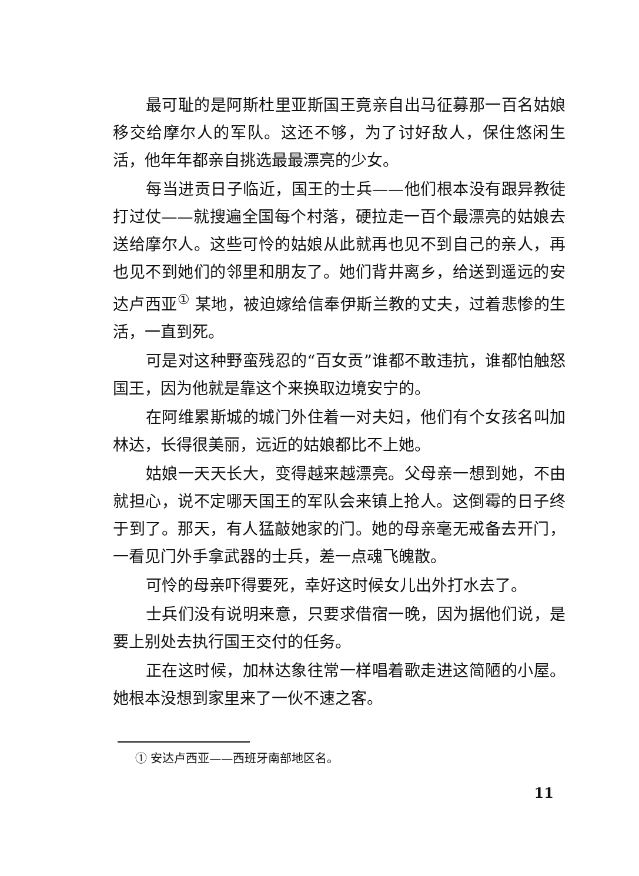最可耻的是阿斯杜里亚斯国王竟亲自出马征募那一百名姑娘移交给摩尔人的军队。这还不够，为了讨好敌人，保住悠闲生活，他年年都亲自挑选最最漂亮的少女。
每当进贡日子临近，国王的士兵——他们根本没有跟异教徒打过仗——就搜遍全国每个村落，硬拉走一百个最漂亮的姑娘去送给摩尔人。这些可怜的姑娘从此就再也见不到自己的亲人，再也见不到她们的邻里和朋友了。她们背井离乡，给送到遥远的安达卢西亚<sup>①</sup> 某地，被迫嫁给信奉伊斯兰教的丈夫，过着悲惨的生活，一直到死。
可是对这种野蛮残忍的“百女贡”谁都不敢违抗，谁都怕触怒国王，因为他就是靠这个来换取边境安宁的。
在阿维累斯城的城门外住着一对夫妇，他们有个女孩名叫加林达，长得很美丽，远近的姑娘都比不上她。
姑娘一天天长大，变得越来越漂亮。父母亲一想到她，不由就担心，说不定哪天国王的军队会来镇上抢人。这倒霉的日子终于到了。那天，有人猛敲她家的门。她的母亲毫无戒备去开门，一看见门外手拿武器的士兵，差一点魂飞魄散。
可怜的母亲吓得要死，幸好这时候女儿出外打水去了。
士兵们没有说明来意，只要求借宿一晚，因为据他们说，是要上别处去执行国王交付的任务。
正在这时候，加林达象往常一样唱着歌走进这简陋的小屋。她根本没想到家里来了一伙不速之客。
① 安达卢西亚——西班牙南部地区名。
11